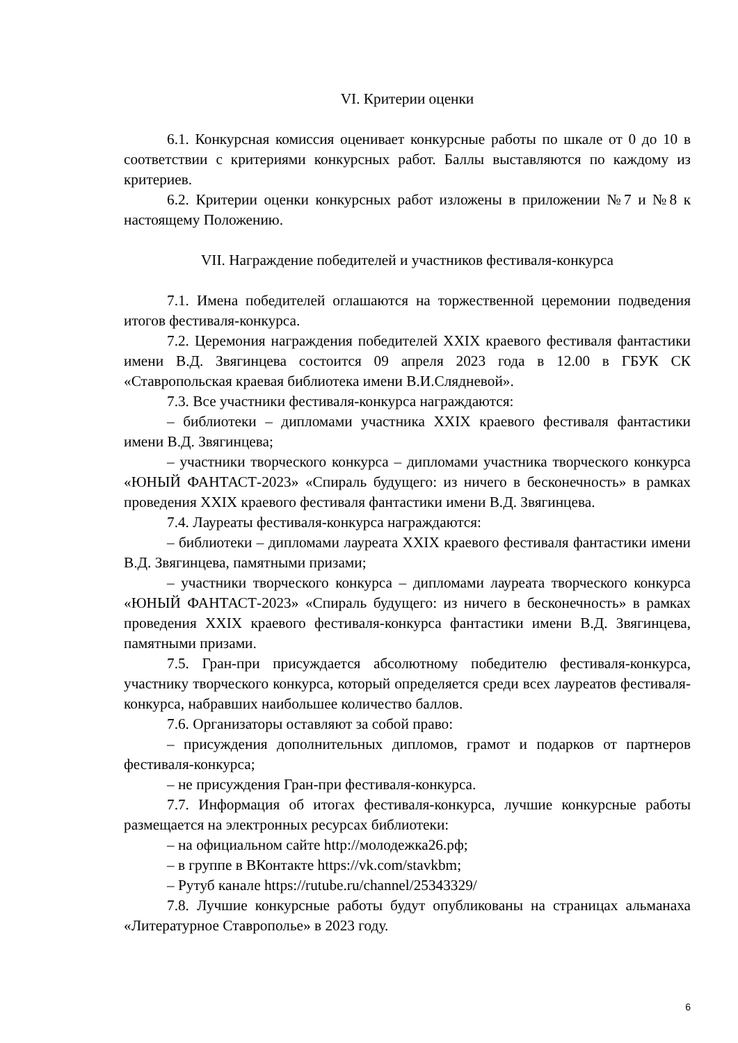VI. Критерии оценки
6.1. Конкурсная комиссия оценивает конкурсные работы по шкале от 0 до 10 в соответствии с критериями конкурсных работ. Баллы выставляются по каждому из критериев.
6.2. Критерии оценки конкурсных работ изложены в приложении №7 и №8 к настоящему Положению.
VII. Награждение победителей и участников фестиваля-конкурса
7.1. Имена победителей оглашаются на торжественной церемонии подведения итогов фестиваля-конкурса.
7.2. Церемония награждения победителей XXIX краевого фестиваля фантастики имени В.Д. Звягинцева состоится 09 апреля 2023 года в 12.00 в ГБУК СК «Ставропольская краевая библиотека имени В.И.Слядневой».
7.3. Все участники фестиваля-конкурса награждаются:
– библиотеки – дипломами участника XXIX краевого фестиваля фантастики имени В.Д. Звягинцева;
– участники творческого конкурса – дипломами участника творческого конкурса «ЮНЫЙ ФАНТАСТ-2023» «Спираль будущего: из ничего в бесконечность» в рамках проведения XXIX краевого фестиваля фантастики имени В.Д. Звягинцева.
7.4. Лауреаты фестиваля-конкурса награждаются:
– библиотеки – дипломами лауреата XXIX краевого фестиваля фантастики имени В.Д. Звягинцева, памятными призами;
– участники творческого конкурса – дипломами лауреата творческого конкурса «ЮНЫЙ ФАНТАСТ-2023» «Спираль будущего: из ничего в бесконечность» в рамках проведения XXIX краевого фестиваля-конкурса фантастики имени В.Д. Звягинцева, памятными призами.
7.5. Гран-при присуждается абсолютному победителю фестиваля-конкурса, участнику творческого конкурса, который определяется среди всех лауреатов фестиваля-конкурса, набравших наибольшее количество баллов.
7.6. Организаторы оставляют за собой право:
– присуждения дополнительных дипломов, грамот и подарков от партнеров фестиваля-конкурса;
– не присуждения Гран-при фестиваля-конкурса.
7.7. Информация об итогах фестиваля-конкурса, лучшие конкурсные работы размещается на электронных ресурсах библиотеки:
– на официальном сайте http://молодежка26.рф;
– в группе в ВКонтакте https://vk.com/stavkbm;
– Рутуб канале https://rutube.ru/channel/25343329/
7.8. Лучшие конкурсные работы будут опубликованы на страницах альманаха «Литературное Ставрополье» в 2023 году.
6